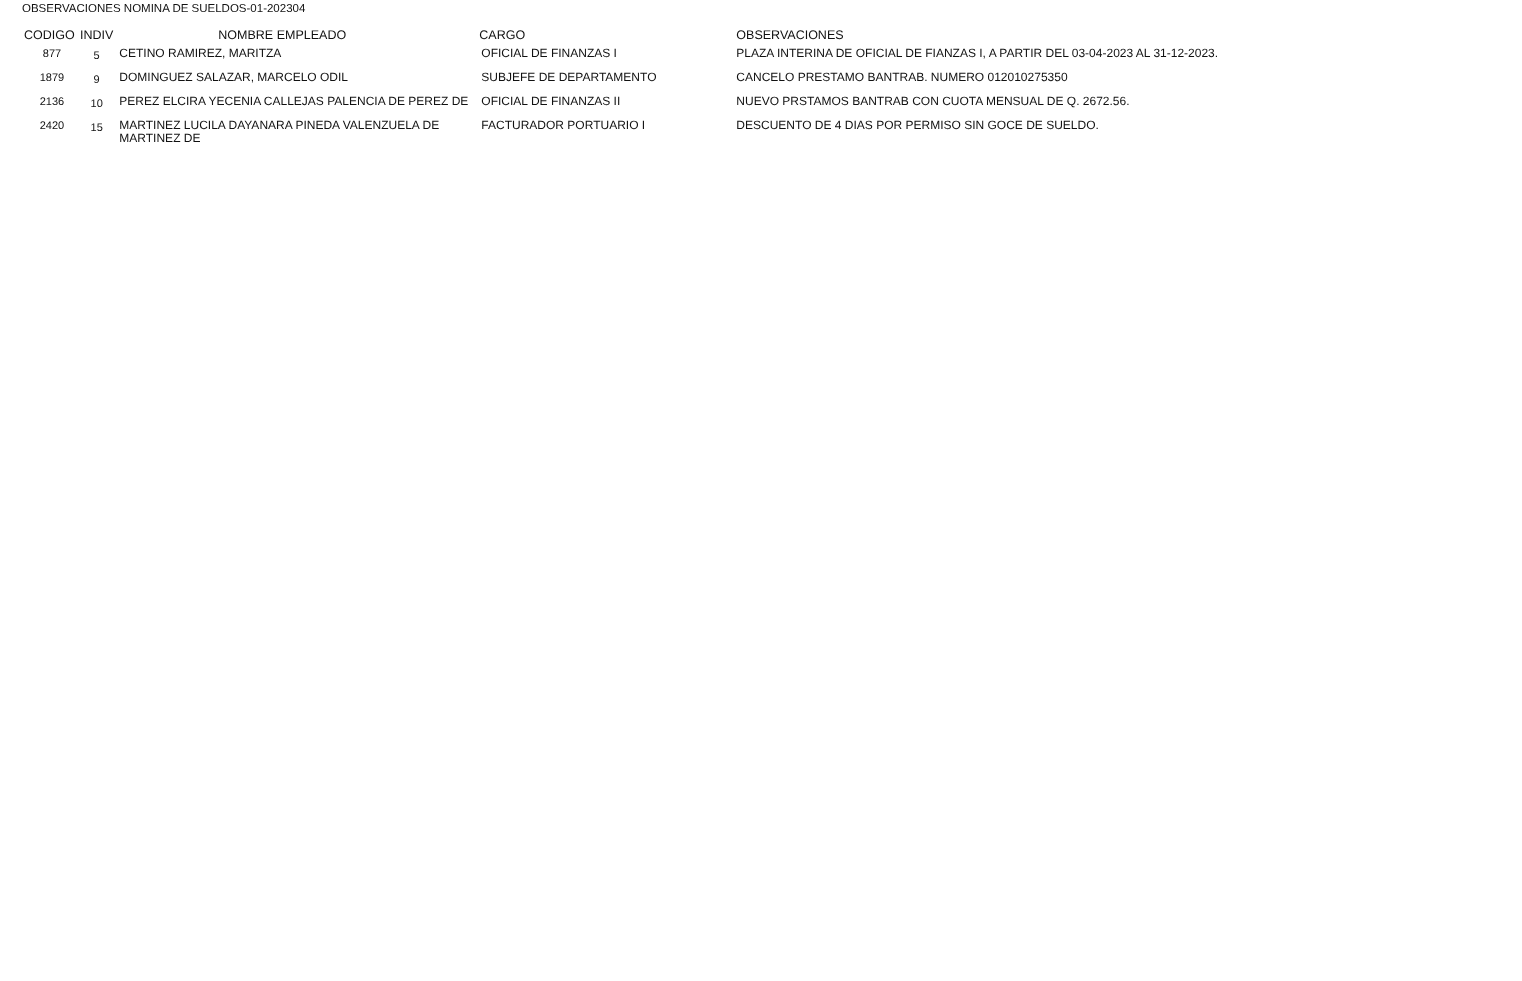OBSERVACIONES NOMINA DE SUELDOS-01-202304
| CODIGO | INDIV | NOMBRE EMPLEADO | CARGO | OBSERVACIONES |
| --- | --- | --- | --- | --- |
| 877 | 5 | CETINO RAMIREZ, MARITZA | OFICIAL DE FINANZAS I | PLAZA INTERINA DE OFICIAL DE FIANZAS I, A PARTIR DEL 03-04-2023 AL 31-12-2023. |
| 1879 | 9 | DOMINGUEZ SALAZAR, MARCELO ODIL | SUBJEFE DE DEPARTAMENTO | CANCELO PRESTAMO BANTRAB. NUMERO 012010275350 |
| 2136 | 10 | PEREZ ELCIRA YECENIA CALLEJAS PALENCIA DE PEREZ DE | OFICIAL DE FINANZAS II | NUEVO PRSTAMOS BANTRAB CON CUOTA MENSUAL DE Q. 2672.56. |
| 2420 | 15 | MARTINEZ LUCILA DAYANARA PINEDA VALENZUELA DE MARTINEZ DE | FACTURADOR PORTUARIO I | DESCUENTO DE 4 DIAS POR PERMISO SIN GOCE DE SUELDO. |